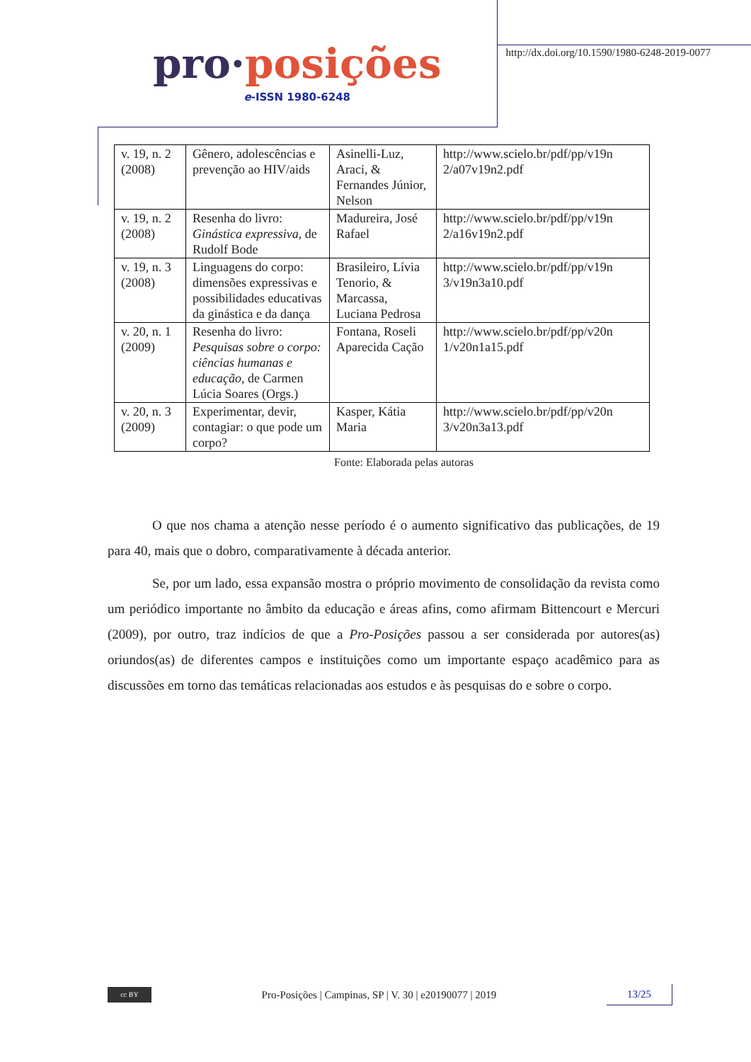pro·posições
e-ISSN 1980-6248
http://dx.doi.org/10.1590/1980-6248-2019-0077
| v. 19, n. 2 (2008) | Gênero, adolescências e prevenção ao HIV/aids | Asinelli-Luz, Araci, & Fernandes Júnior, Nelson | http://www.scielo.br/pdf/pp/v19n 2/a07v19n2.pdf |
| v. 19, n. 2 (2008) | Resenha do livro: Ginástica expressiva , de Rudolf Bode | Madureira, José Rafael | http://www.scielo.br/pdf/pp/v19n 2/a16v19n2.pdf |
| v. 19, n. 3 (2008) | Linguagens do corpo: dimensões expressivas e possibilidades educativas da ginástica e da dança | Brasileiro, Lívia Tenorio, & Marcassa, Luciana Pedrosa | http://www.scielo.br/pdf/pp/v19n 3/v19n3a10.pdf |
| v. 20, n. 1 (2009) | Resenha do livro: Pesquisas sobre o corpo: ciências humanas e educação , de Carmen Lúcia Soares (Orgs.) | Fontana, Roseli Aparecida Cação | http://www.scielo.br/pdf/pp/v20n 1/v20n1a15.pdf |
| v. 20, n. 3 (2009) | Experimentar, devir, contagiar: o que pode um corpo? | Kasper, Kátia Maria | http://www.scielo.br/pdf/pp/v20n 3/v20n3a13.pdf |
Fonte: Elaborada pelas autoras
O que nos chama a atenção nesse período é o aumento significativo das publicações, de 19 para 40, mais que o dobro, comparativamente à década anterior.
Se, por um lado, essa expansão mostra o próprio movimento de consolidação da revista como um periódico importante no âmbito da educação e áreas afins, como afirmam Bittencourt e Mercuri (2009), por outro, traz indícios de que a Pro-Posições passou a ser considerada por autores(as) oriundos(as) de diferentes campos e instituições como um importante espaço acadêmico para as discussões em torno das temáticas relacionadas aos estudos e às pesquisas do e sobre o corpo.
cc BY
Pro-Posições | Campinas, SP | V. 30 | e20190077 | 2019
13/25